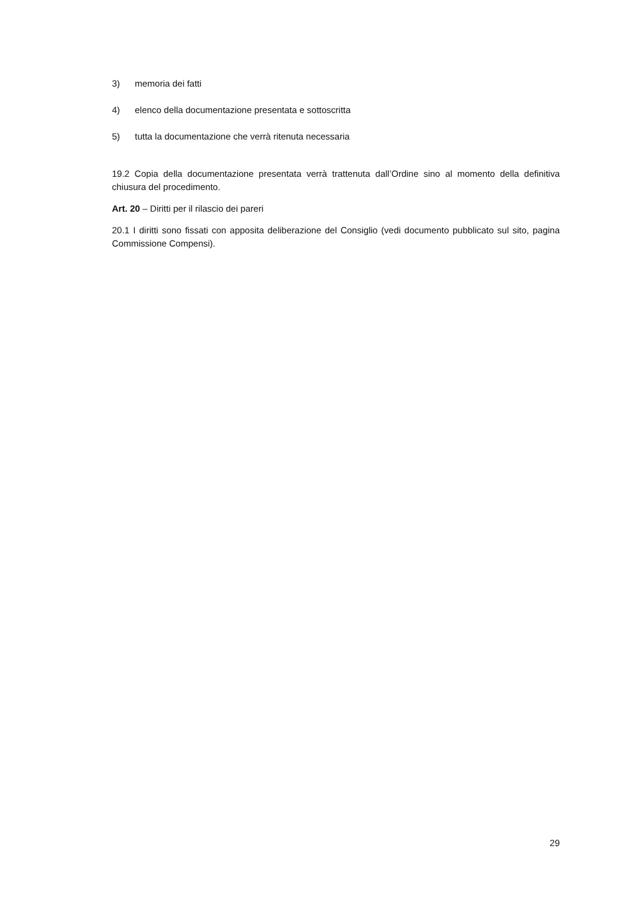3) memoria dei fatti
4) elenco della documentazione presentata e sottoscritta
5) tutta la documentazione che verrà ritenuta necessaria
19.2 Copia della documentazione presentata verrà trattenuta dall’Ordine sino al momento della definitiva chiusura del procedimento.
Art. 20 – Diritti per il rilascio dei pareri
20.1 I diritti sono fissati con apposita deliberazione del Consiglio (vedi documento pubblicato sul sito, pagina Commissione Compensi).
29